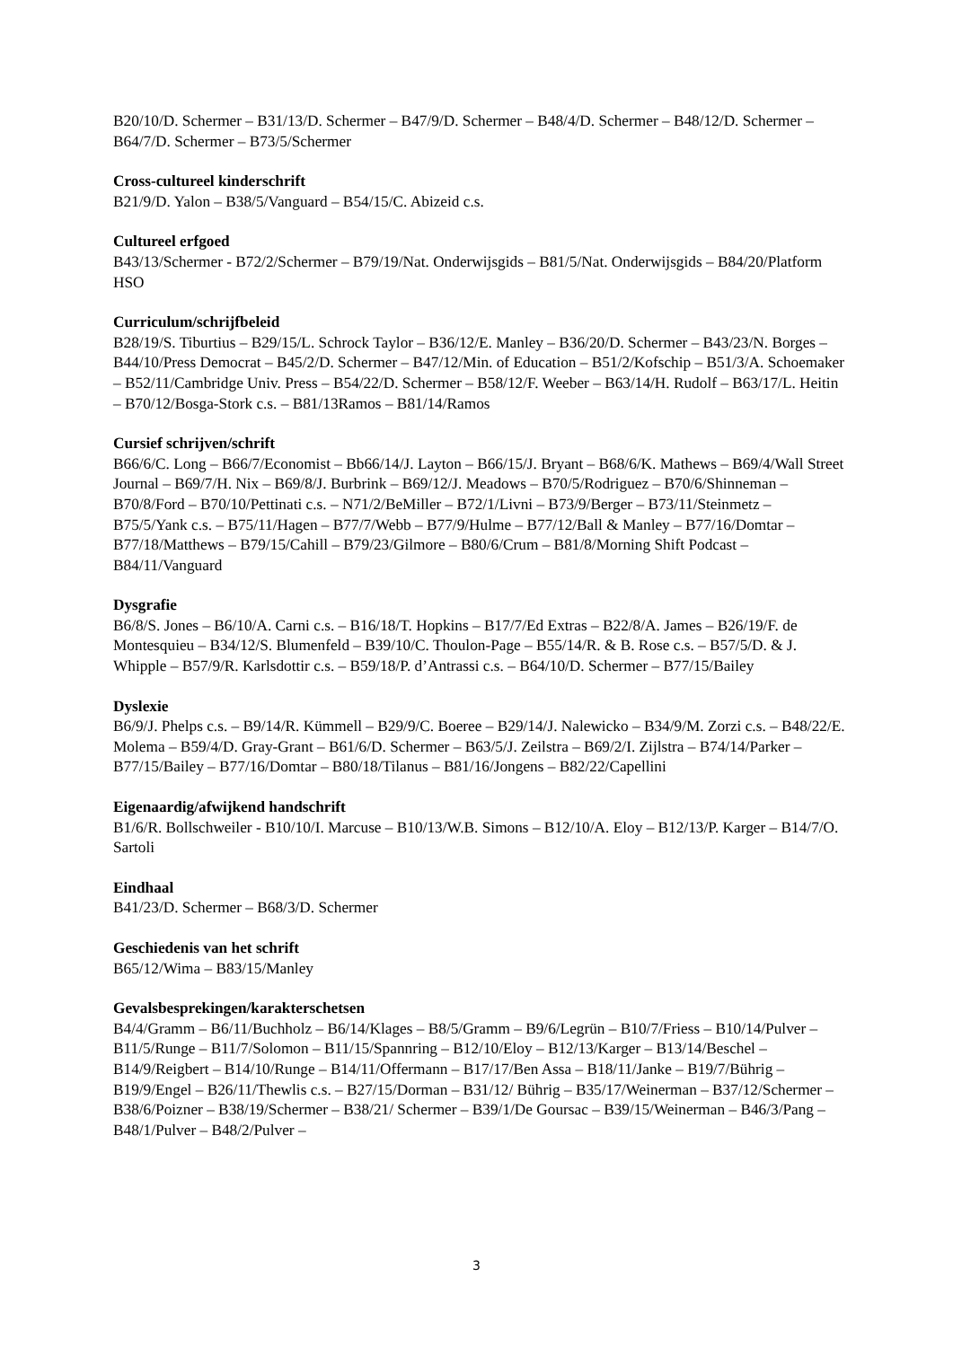B20/10/D. Schermer – B31/13/D. Schermer – B47/9/D. Schermer – B48/4/D. Schermer – B48/12/D. Schermer – B64/7/D. Schermer – B73/5/Schermer
Cross-cultureel kinderschrift
B21/9/D. Yalon – B38/5/Vanguard – B54/15/C. Abizeid c.s.
Cultureel erfgoed
B43/13/Schermer - B72/2/Schermer – B79/19/Nat. Onderwijsgids – B81/5/Nat. Onderwijsgids – B84/20/Platform HSO
Curriculum/schrijfbeleid
B28/19/S. Tiburtius – B29/15/L. Schrock Taylor – B36/12/E. Manley – B36/20/D. Schermer – B43/23/N. Borges – B44/10/Press Democrat – B45/2/D. Schermer – B47/12/Min. of Education – B51/2/Kofschip – B51/3/A. Schoemaker – B52/11/Cambridge Univ. Press – B54/22/D. Schermer – B58/12/F. Weeber – B63/14/H. Rudolf – B63/17/L. Heitin – B70/12/Bosga-Stork c.s. – B81/13Ramos – B81/14/Ramos
Cursief schrijven/schrift
B66/6/C. Long – B66/7/Economist – Bb66/14/J. Layton – B66/15/J. Bryant – B68/6/K. Mathews – B69/4/Wall Street Journal – B69/7/H. Nix – B69/8/J. Burbrink – B69/12/J. Meadows – B70/5/Rodriguez – B70/6/Shinneman – B70/8/Ford – B70/10/Pettinati c.s. – N71/2/BeMiller – B72/1/Livni – B73/9/Berger – B73/11/Steinmetz – B75/5/Yank c.s. – B75/11/Hagen – B77/7/Webb – B77/9/Hulme – B77/12/Ball & Manley – B77/16/Domtar – B77/18/Matthews – B79/15/Cahill – B79/23/Gilmore – B80/6/Crum – B81/8/Morning Shift Podcast – B84/11/Vanguard
Dysgrafie
B6/8/S. Jones – B6/10/A. Carni c.s. – B16/18/T. Hopkins – B17/7/Ed Extras – B22/8/A. James – B26/19/F. de Montesquieu – B34/12/S. Blumenfeld – B39/10/C. Thoulon-Page – B55/14/R. & B. Rose c.s. – B57/5/D. & J. Whipple – B57/9/R. Karlsdottir c.s. – B59/18/P. d’Antrassi c.s. – B64/10/D. Schermer – B77/15/Bailey
Dyslexie
B6/9/J. Phelps c.s. – B9/14/R. Kümmell – B29/9/C. Boeree – B29/14/J. Nalewicko – B34/9/M. Zorzi c.s. – B48/22/E. Molema – B59/4/D. Gray-Grant – B61/6/D. Schermer – B63/5/J. Zeilstra – B69/2/I. Zijlstra – B74/14/Parker – B77/15/Bailey – B77/16/Domtar – B80/18/Tilanus – B81/16/Jongens – B82/22/Capellini
Eigenaardig/afwijkend handschrift
B1/6/R. Bollschweiler - B10/10/I. Marcuse – B10/13/W.B. Simons – B12/10/A. Eloy – B12/13/P. Karger – B14/7/O. Sartoli
Eindhaal
B41/23/D. Schermer – B68/3/D. Schermer
Geschiedenis van het schrift
B65/12/Wima – B83/15/Manley
Gevalsbesprekingen/karakterschetsen
B4/4/Gramm – B6/11/Buchholz – B6/14/Klages – B8/5/Gramm – B9/6/Legrün – B10/7/Friess – B10/14/Pulver – B11/5/Runge – B11/7/Solomon – B11/15/Spannring – B12/10/Eloy – B12/13/Karger – B13/14/Beschel – B14/9/Reigbert – B14/10/Runge – B14/11/Offermann – B17/17/Ben Assa – B18/11/Janke – B19/7/Bührig – B19/9/Engel – B26/11/Thewlis c.s. – B27/15/Dorman – B31/12/ Bührig – B35/17/Weinerman – B37/12/Schermer – B38/6/Poizner – B38/19/Schermer – B38/21/ Schermer – B39/1/De Goursac – B39/15/Weinerman – B46/3/Pang – B48/1/Pulver – B48/2/Pulver –
3